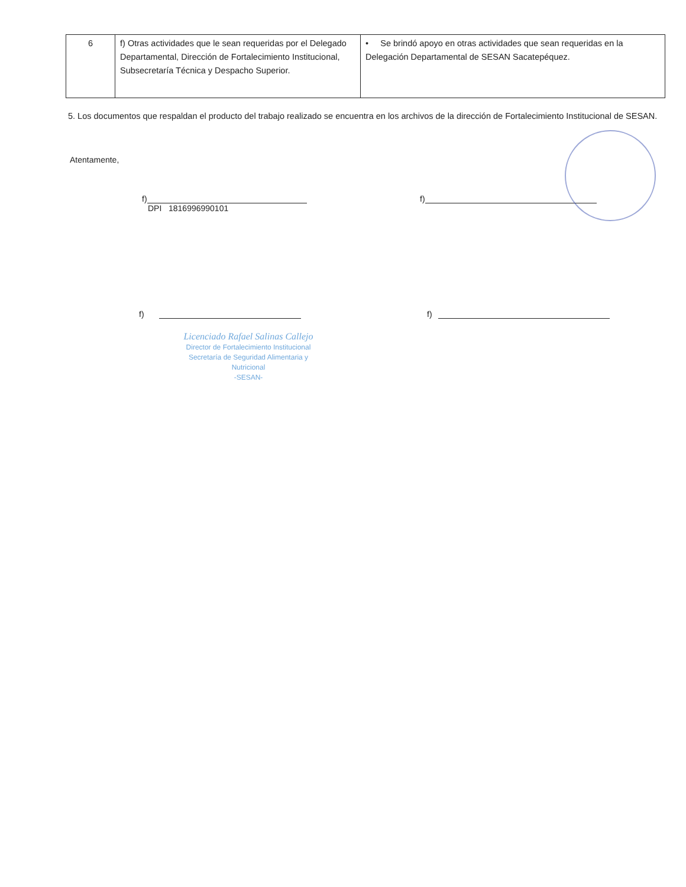| 6 | f) Otras actividades que le sean requeridas por el Delegado Departamental, Dirección de Fortalecimiento Institucional, Subsecretaría Técnica y Despacho Superior. | • Se brindó apoyo en otras actividades que sean requeridas en la Delegación Departamental de SESAN Sacatepéquez. |
5. Los documentos que respaldan el producto del trabajo realizado se encuentra en los archivos de la dirección de Fortalecimiento Institucional de SESAN.
Atentamente,
f)
DPI 1816996990101
f)
f) f)
Licenciado Rafael Salinas Callejo
Director de Fortalecimiento Institucional
Secretaría de Seguridad Alimentaria y Nutricional
-SESAN-